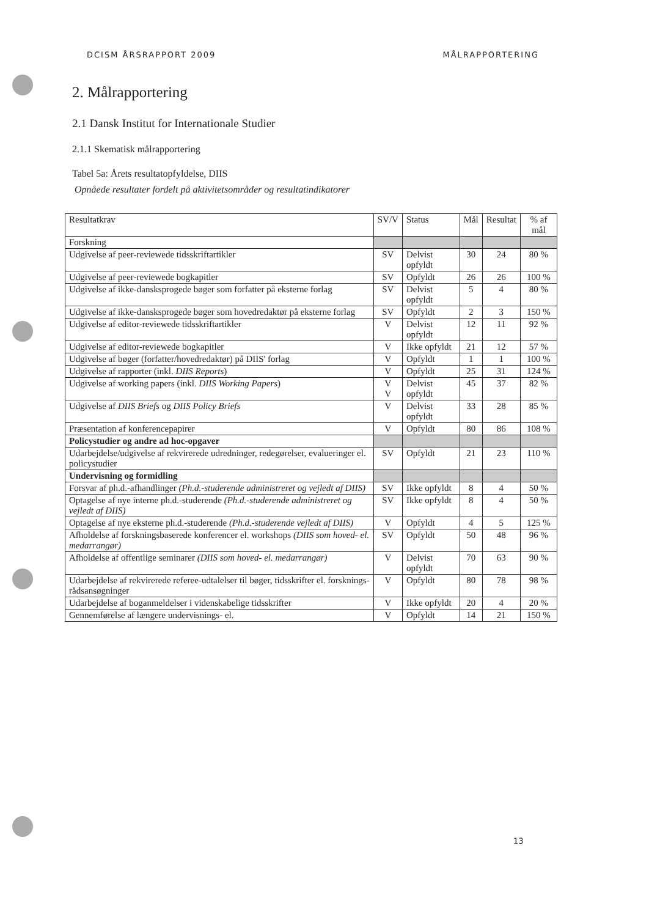DCISM ÅRSRAPPORT 2009 MÅLRAPPORTERING
2. Målrapportering
2.1 Dansk Institut for Internationale Studier
2.1.1 Skematisk målrapportering
Tabel 5a: Årets resultatopfyldelse, DIIS
Opnåede resultater fordelt på aktivitetsområder og resultatindikatorer
| Resultatkrav | SV/V | Status | Mål | Resultat | % af mål |
| --- | --- | --- | --- | --- | --- |
| Forskning | | | | | |
| Udgivelse af peer-reviewede tidsskriftartikler | SV | Delvist opfyldt | 30 | 24 | 80 % |
| Udgivelse af peer-reviewede bogkapitler | SV | Opfyldt | 26 | 26 | 100 % |
| Udgivelse af ikke-dansksprogede bøger som forfatter på eksterne forlag | SV | Delvist opfyldt | 5 | 4 | 80 % |
| Udgivelse af ikke-dansksprogede bøger som hovedredaktør på eksterne forlag | SV | Opfyldt | 2 | 3 | 150 % |
| Udgivelse af editor-reviewede tidsskriftartikler | V | Delvist opfyldt | 12 | 11 | 92 % |
| Udgivelse af editor-reviewede bogkapitler | V | Ikke opfyldt | 21 | 12 | 57 % |
| Udgivelse af bøger (forfatter/hovedredaktør) på DIIS' forlag | V | Opfyldt | 1 | 1 | 100 % |
| Udgivelse af rapporter (inkl. DIIS Reports ) | V | Opfyldt | 25 | 31 | 124 % |
| Udgivelse af working papers (inkl. DIIS Working Papers ) | V V | Delvist opfyldt | 45 | 37 | 82 % |
| Udgivelse af DIIS Briefs og DIIS Policy Briefs | V | Delvist opfyldt | 33 | 28 | 85 % |
| Præsentation af konferencepapirer | V | Opfyldt | 80 | 86 | 108 % |
| Policystudier og andre ad hoc-opgaver | | | | | |
| Udarbejdelse/udgivelse af rekvirerede udredninger, redegørelser, evalueringer el. policystudier | SV | Opfyldt | 21 | 23 | 110 % |
| Undervisning og formidling | | | | | |
| Forsvar af ph.d.-afhandlinger (Ph.d.-studerende administreret og vejledt af DIIS) | SV | Ikke opfyldt | 8 | 4 | 50 % |
| Optagelse af nye interne ph.d.-studerende (Ph.d.-studerende administreret og vejledt af DIIS) | SV | Ikke opfyldt | 8 | 4 | 50 % |
| Optagelse af nye eksterne ph.d.-studerende (Ph.d.-studerende vejledt af DIIS) | V | Opfyldt | 4 | 5 | 125 % |
| Afholdelse af forskningsbaserede konferencer el. workshops (DIIS som hoved- el. medarrangør) | SV | Opfyldt | 50 | 48 | 96 % |
| Afholdelse af offentlige seminarer (DIIS som hoved- el. medarrangør) | V | Delvist opfyldt | 70 | 63 | 90 % |
| Udarbejdelse af rekvirerede referee-udtalelser til bøger, tidsskrifter el. forsknings-rådsansøgninger | V | Opfyldt | 80 | 78 | 98 % |
| Udarbejdelse af boganmeldelser i videnskabelige tidsskrifter | V | Ikke opfyldt | 20 | 4 | 20 % |
| Gennemførelse af længere undervisnings- el. | V | Opfyldt | 14 | 21 | 150 % |
13